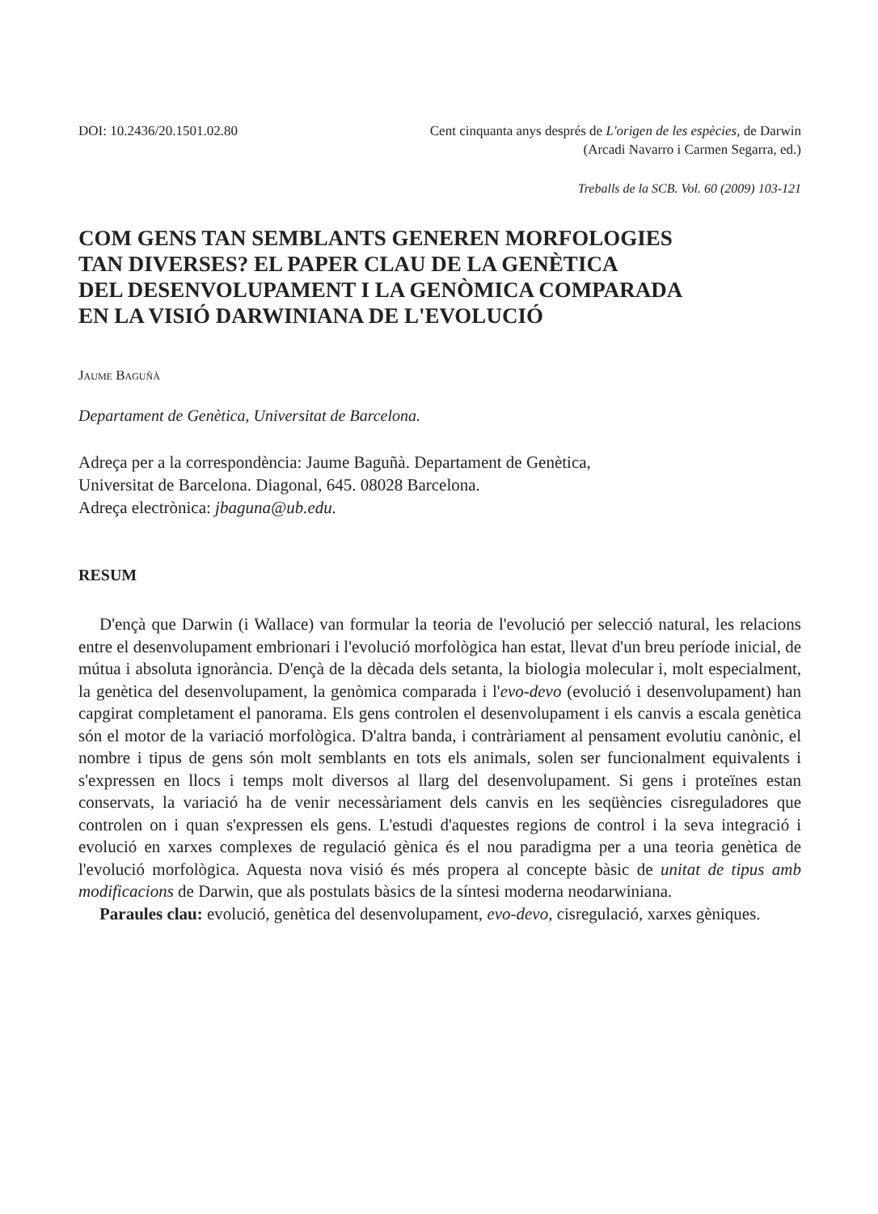DOI: 10.2436/20.1501.02.80 Cent cinquanta anys després de L'origen de les espècies, de Darwin
(Arcadi Navarro i Carmen Segarra, ed.)
Treballs de la SCB. Vol. 60 (2009) 103-121
COM GENS TAN SEMBLANTS GENEREN MORFOLOGIES
TAN DIVERSES? EL PAPER CLAU DE LA GENÈTICA
DEL DESENVOLUPAMENT I LA GENÒMICA COMPARADA
EN LA VISIÓ DARWINIANA DE L'EVOLUCIÓ
Jaume Baguñà
Departament de Genètica, Universitat de Barcelona.
Adreça per a la correspondència: Jaume Baguñà. Departament de Genètica,
Universitat de Barcelona. Diagonal, 645. 08028 Barcelona.
Adreça electrònica: jbaguna@ub.edu.
RESUM
D'ençà que Darwin (i Wallace) van formular la teoria de l'evolució per selecció natural, les relacions entre el desenvolupament embrionari i l'evolució morfològica han estat, llevat d'un breu període inicial, de mútua i absoluta ignorància. D'ençà de la dècada dels setanta, la biologia molecular i, molt especialment, la genètica del desenvolupament, la genòmica comparada i l'evo-devo (evolució i desenvolupament) han capgirat completament el panorama. Els gens controlen el desenvolupament i els canvis a escala genètica són el motor de la variació morfològica. D'altra banda, i contràriament al pensament evolutiu canònic, el nombre i tipus de gens són molt semblants en tots els animals, solen ser funcionalment equivalents i s'expressen en llocs i temps molt diversos al llarg del desenvolupament. Si gens i proteïnes estan conservats, la variació ha de venir necessàriament dels canvis en les seqüències cisreguladores que controlen on i quan s'expressen els gens. L'estudi d'aquestes regions de control i la seva integració i evolució en xarxes complexes de regulació gènica és el nou paradigma per a una teoria genètica de l'evolució morfològica. Aquesta nova visió és més propera al concepte bàsic de unitat de tipus amb modificacions de Darwin, que als postulats bàsics de la síntesi moderna neodarwiniana.
Paraules clau: evolució, genètica del desenvolupament, evo-devo, cisregulació, xarxes gèniques.